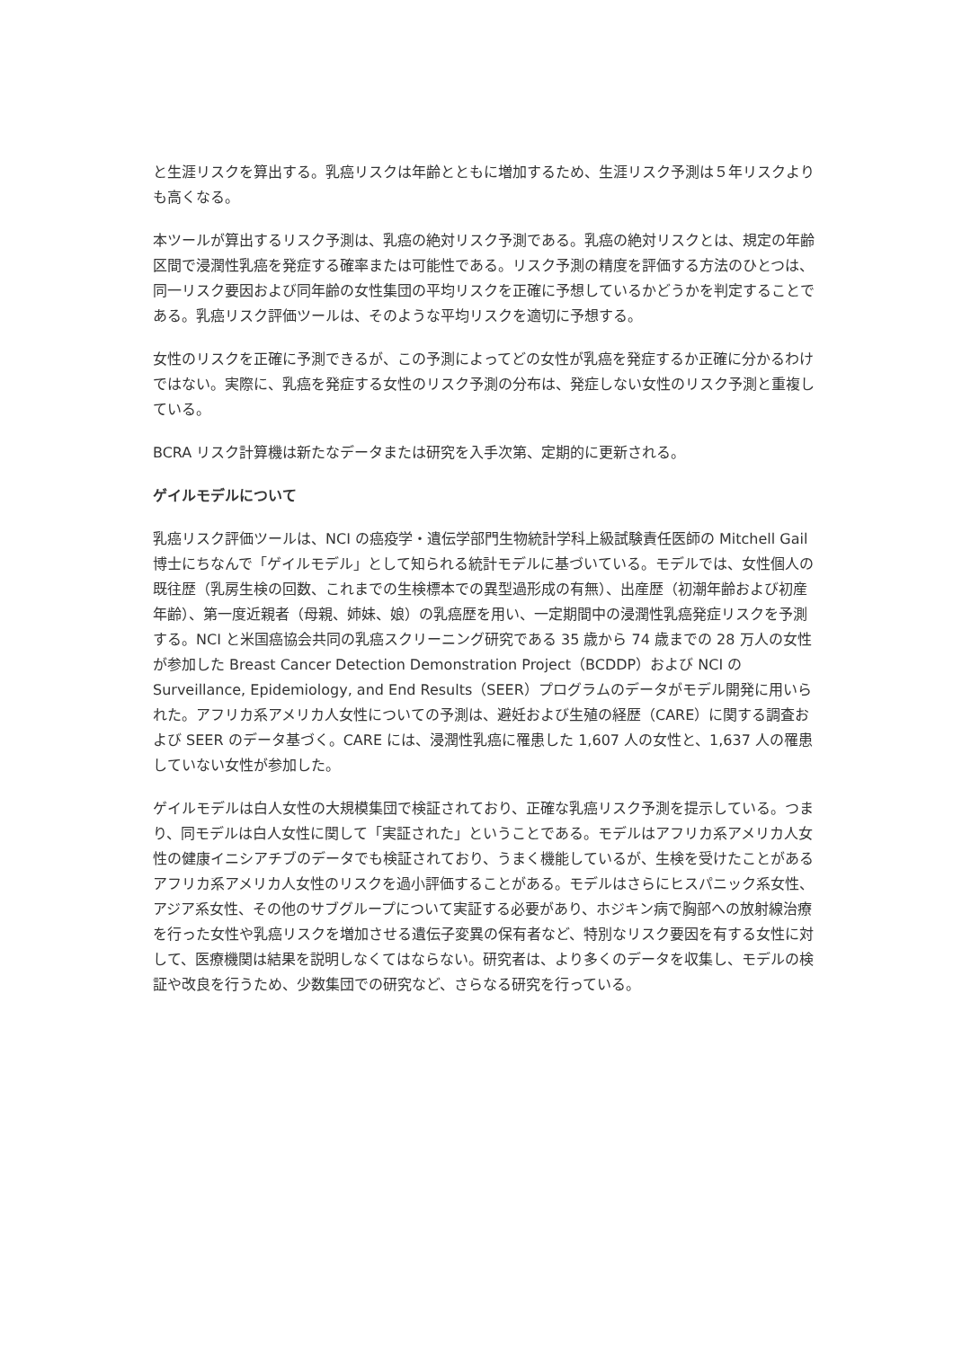と生涯リスクを算出する。乳癌リスクは年齢とともに増加するため、生涯リスク予測は５年リスクよりも高くなる。
本ツールが算出するリスク予測は、乳癌の絶対リスク予測である。乳癌の絶対リスクとは、規定の年齢区間で浸潤性乳癌を発症する確率または可能性である。リスク予測の精度を評価する方法のひとつは、同一リスク要因および同年齢の女性集団の平均リスクを正確に予想しているかどうかを判定することである。乳癌リスク評価ツールは、そのような平均リスクを適切に予想する。
女性のリスクを正確に予測できるが、この予測によってどの女性が乳癌を発症するか正確に分かるわけではない。実際に、乳癌を発症する女性のリスク予測の分布は、発症しない女性のリスク予測と重複している。
BCRA リスク計算機は新たなデータまたは研究を入手次第、定期的に更新される。
ゲイルモデルについて
乳癌リスク評価ツールは、NCI の癌疫学・遺伝学部門生物統計学科上級試験責任医師の Mitchell Gail 博士にちなんで「ゲイルモデル」として知られる統計モデルに基づいている。モデルでは、女性個人の既往歴（乳房生検の回数、これまでの生検標本での異型過形成の有無）、出産歴（初潮年齢および初産年齢）、第一度近親者（母親、姉妹、娘）の乳癌歴を用い、一定期間中の浸潤性乳癌発症リスクを予測する。NCI と米国癌協会共同の乳癌スクリーニング研究である 35 歳から 74 歳までの 28 万人の女性が参加した Breast Cancer Detection Demonstration Project（BCDDP）および NCI の Surveillance, Epidemiology, and End Results（SEER）プログラムのデータがモデル開発に用いられた。アフリカ系アメリカ人女性についての予測は、避妊および生殖の経歴（CARE）に関する調査および SEER のデータ基づく。CARE には、浸潤性乳癌に罹患した 1,607 人の女性と、1,637 人の罹患していない女性が参加した。
ゲイルモデルは白人女性の大規模集団で検証されており、正確な乳癌リスク予測を提示している。つまり、同モデルは白人女性に関して「実証された」ということである。モデルはアフリカ系アメリカ人女性の健康イニシアチブのデータでも検証されており、うまく機能しているが、生検を受けたことがあるアフリカ系アメリカ人女性のリスクを過小評価することがある。モデルはさらにヒスパニック系女性、アジア系女性、その他のサブグループについて実証する必要があり、ホジキン病で胸部への放射線治療を行った女性や乳癌リスクを増加させる遺伝子変異の保有者など、特別なリスク要因を有する女性に対して、医療機関は結果を説明しなくてはならない。研究者は、より多くのデータを収集し、モデルの検証や改良を行うため、少数集団での研究など、さらなる研究を行っている。